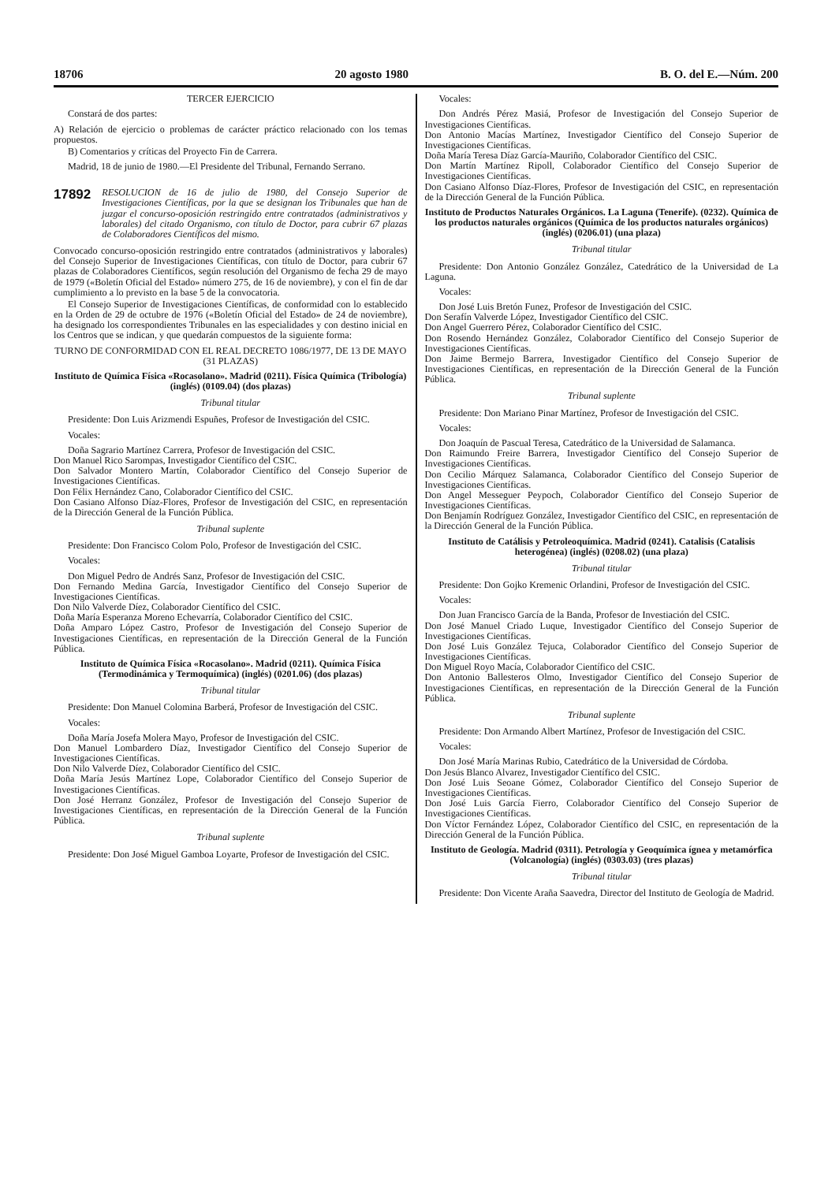18706 20 agosto 1980 B. O. del E.—Núm. 200
TERCER EJERCICIO
Constará de dos partes:
A) Relación de ejercicio o problemas de carácter práctico relacionado con los temas propuestos.
B) Comentarios y críticas del Proyecto Fin de Carrera.
Madrid, 18 de junio de 1980.—El Presidente del Tribunal, Fernando Serrano.
17892
RESOLUCION de 16 de julio de 1980, del Consejo Superior de Investigaciones Científicas, por la que se designan los Tribunales que han de juzgar el concurso-oposición restringido entre contratados (administrativos y laborales) del citado Organismo, con título de Doctor, para cubrir 67 plazas de Colaboradores Científicos del mismo.
Convocado concurso-oposición restringido entre contratados (administrativos y laborales) del Consejo Superior de Investigaciones Científicas, con título de Doctor, para cubrir 67 plazas de Colaboradores Científicos, según resolución del Organismo de fecha 29 de mayo de 1979 («Boletín Oficial del Estado» número 275, de 16 de noviembre), y con el fin de dar cumplimiento a lo previsto en la base 5 de la convocatoria.
El Consejo Superior de Investigaciones Científicas, de conformidad con lo establecido en la Orden de 29 de octubre de 1976 («Boletín Oficial del Estado» de 24 de noviembre), ha designado los correspondientes Tribunales en las especialidades y con destino inicial en los Centros que se indican, y que quedarán compuestos de la siguiente forma:
TURNO DE CONFORMIDAD CON EL REAL DECRETO 1086/1977, DE 13 DE MAYO (31 PLAZAS)
Instituto de Química Física «Rocasolano». Madrid (0211). Física Química (Tribología) (inglés) (0109.04) (dos plazas)
Tribunal titular
Presidente: Don Luis Arizmendi Espuñes, Profesor de Investigación del CSIC.
Vocales:
Doña Sagrario Martínez Carrera, Profesor de Investigación del CSIC.
Don Manuel Rico Sarompas, Investigador Científico del CSIC.
Don Salvador Montero Martín, Colaborador Científico del Consejo Superior de Investigaciones Científicas.
Don Félix Hernández Cano, Colaborador Científico del CSIC.
Don Casiano Alfonso Díaz-Flores, Profesor de Investigación del CSIC, en representación de la Dirección General de la Función Pública.
Tribunal suplente
Presidente: Don Francisco Colom Polo, Profesor de Investigación del CSIC.
Vocales:
Don Miguel Pedro de Andrés Sanz, Profesor de Investigación del CSIC.
Don Fernando Medina García, Investigador Científico del Consejo Superior de Investigaciones Científicas.
Don Nilo Valverde Díez, Colaborador Científico del CSIC.
Doña María Esperanza Moreno Echevarría, Colaborador Científico del CSIC.
Doña Amparo López Castro, Profesor de Investigación del Consejo Superior de Investigaciones Científicas, en representación de la Dirección General de la Función Pública.
Instituto de Química Física «Rocasolano». Madrid (0211). Química Física (Termodinámica y Termoquímica) (inglés) (0201.06) (dos plazas)
Tribunal titular
Presidente: Don Manuel Colomina Barberá, Profesor de Investigación del CSIC.
Vocales:
Doña María Josefa Molera Mayo, Profesor de Investigación del CSIC.
Don Manuel Lombardero Díaz, Investigador Científico del Consejo Superior de Investigaciones Científicas.
Don Nilo Valverde Díez, Colaborador Científico del CSIC.
Doña María Jesús Martínez Lope, Colaborador Científico del Consejo Superior de Investigaciones Científicas.
Don José Herranz González, Profesor de Investigación del Consejo Superior de Investigaciones Científicas, en representación de la Dirección General de la Función Pública.
Tribunal suplente
Presidente: Don José Miguel Gamboa Loyarte, Profesor de Investigación del CSIC.
Vocales:
Don Andrés Pérez Masiá, Profesor de Investigación del Consejo Superior de Investigaciones Científicas.
Don Antonio Macías Martínez, Investigador Científico del Consejo Superior de Investigaciones Científicas.
Doña María Teresa Díaz García-Mauriño, Colaborador Científico del CSIC.
Don Martín Martínez Ripoll, Colaborador Científico del Consejo Superior de Investigaciones Científicas.
Don Casiano Alfonso Díaz-Flores, Profesor de Investigación del CSIC, en representación de la Dirección General de la Función Pública.
Instituto de Productos Naturales Orgánicos. La Laguna (Tenerife). (0232). Química de los productos naturales orgánicos (Química de los productos naturales orgánicos) (inglés) (0206.01) (una plaza)
Tribunal titular
Presidente: Don Antonio González González, Catedrático de la Universidad de La Laguna.
Vocales:
Don José Luis Bretón Funez, Profesor de Investigación del CSIC.
Don Serafín Valverde López, Investigador Científico del CSIC.
Don Angel Guerrero Pérez, Colaborador Científico del CSIC.
Don Rosendo Hernández González, Colaborador Científico del Consejo Superior de Investigaciones Científicas.
Don Jaime Bermejo Barrera, Investigador Científico del Consejo Superior de Investigaciones Científicas, en representación de la Dirección General de la Función Pública.
Tribunal suplente
Presidente: Don Mariano Pinar Martínez, Profesor de Investigación del CSIC.
Vocales:
Don Joaquín de Pascual Teresa, Catedrático de la Universidad de Salamanca.
Don Raimundo Freire Barrera, Investigador Científico del Consejo Superior de Investigaciones Científicas.
Don Cecilio Márquez Salamanca, Colaborador Científico del Consejo Superior de Investigaciones Científicas.
Don Angel Messeguer Peypoch, Colaborador Científico del Consejo Superior de Investigaciones Científicas.
Don Benjamín Rodríguez González, Investigador Científico del CSIC, en representación de la Dirección General de la Función Pública.
Instituto de Catálisis y Petroleoquímica. Madrid (0241). Catalisis (Catalisis heterogénea) (inglés) (0208.02) (una plaza)
Tribunal titular
Presidente: Don Gojko Kremenic Orlandini, Profesor de Investigación del CSIC.
Vocales:
Don Juan Francisco García de la Banda, Profesor de Investiación del CSIC.
Don José Manuel Criado Luque, Investigador Científico del Consejo Superior de Investigaciones Científicas.
Don José Luis González Tejuca, Colaborador Científico del Consejo Superior de Investigaciones Científicas.
Don Miguel Royo Macía, Colaborador Científico del CSIC.
Don Antonio Ballesteros Olmo, Investigador Científico del Consejo Superior de Investigaciones Científicas, en representación de la Dirección General de la Función Pública.
Tribunal suplente
Presidente: Don Armando Albert Martínez, Profesor de Investigación del CSIC.
Vocales:
Don José María Marinas Rubio, Catedrático de la Universidad de Córdoba.
Don Jesús Blanco Alvarez, Investigador Científico del CSIC.
Don José Luis Seoane Gómez, Colaborador Científico del Consejo Superior de Investigaciones Científicas.
Don José Luis García Fierro, Colaborador Científico del Consejo Superior de Investigaciones Científicas.
Don Víctor Fernández López, Colaborador Científico del CSIC, en representación de la Dirección General de la Función Pública.
Instituto de Geología. Madrid (0311). Petrología y Geoquímica ígnea y metamórfica (Volcanología) (inglés) (0303.03) (tres plazas)
Tribunal titular
Presidente: Don Vicente Araña Saavedra, Director del Instituto de Geología de Madrid.